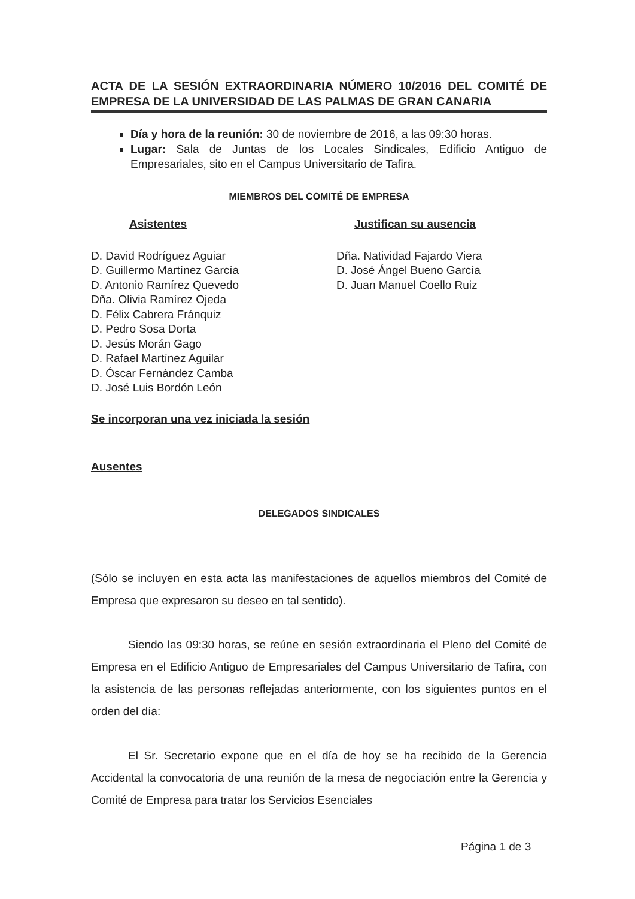ACTA DE LA SESIÓN EXTRAORDINARIA NÚMERO 10/2016 DEL COMITÉ DE EMPRESA DE LA UNIVERSIDAD DE LAS PALMAS DE GRAN CANARIA
Día y hora de la reunión: 30 de noviembre de 2016, a las 09:30 horas.
Lugar: Sala de Juntas de los Locales Sindicales, Edificio Antiguo de Empresariales, sito en el Campus Universitario de Tafira.
MIEMBROS DEL COMITÉ DE EMPRESA
Asistentes
D. David Rodríguez Aguiar
D. Guillermo Martínez García
D. Antonio Ramírez Quevedo
Dña. Olivia Ramírez Ojeda
D. Félix Cabrera Fránquiz
D. Pedro Sosa Dorta
D. Jesús Morán Gago
D. Rafael Martínez Aguilar
D. Óscar Fernández Camba
D. José Luis Bordón León
Justifican su ausencia
Dña. Natividad Fajardo Viera
D. José Ángel Bueno García
D. Juan Manuel Coello Ruiz
Se incorporan una vez iniciada la sesión
Ausentes
DELEGADOS SINDICALES
(Sólo se incluyen en esta acta las manifestaciones de aquellos miembros del Comité de Empresa que expresaron su deseo en tal sentido).
Siendo las 09:30 horas, se reúne en sesión extraordinaria el Pleno del Comité de Empresa en el Edificio Antiguo de Empresariales del Campus Universitario de Tafira, con la asistencia de las personas reflejadas anteriormente, con los siguientes puntos en el orden del día:
El Sr. Secretario expone que en el día de hoy se ha recibido de la Gerencia Accidental la convocatoria de una reunión de la mesa de negociación entre la Gerencia y Comité de Empresa para tratar los Servicios Esenciales
Página 1 de 3